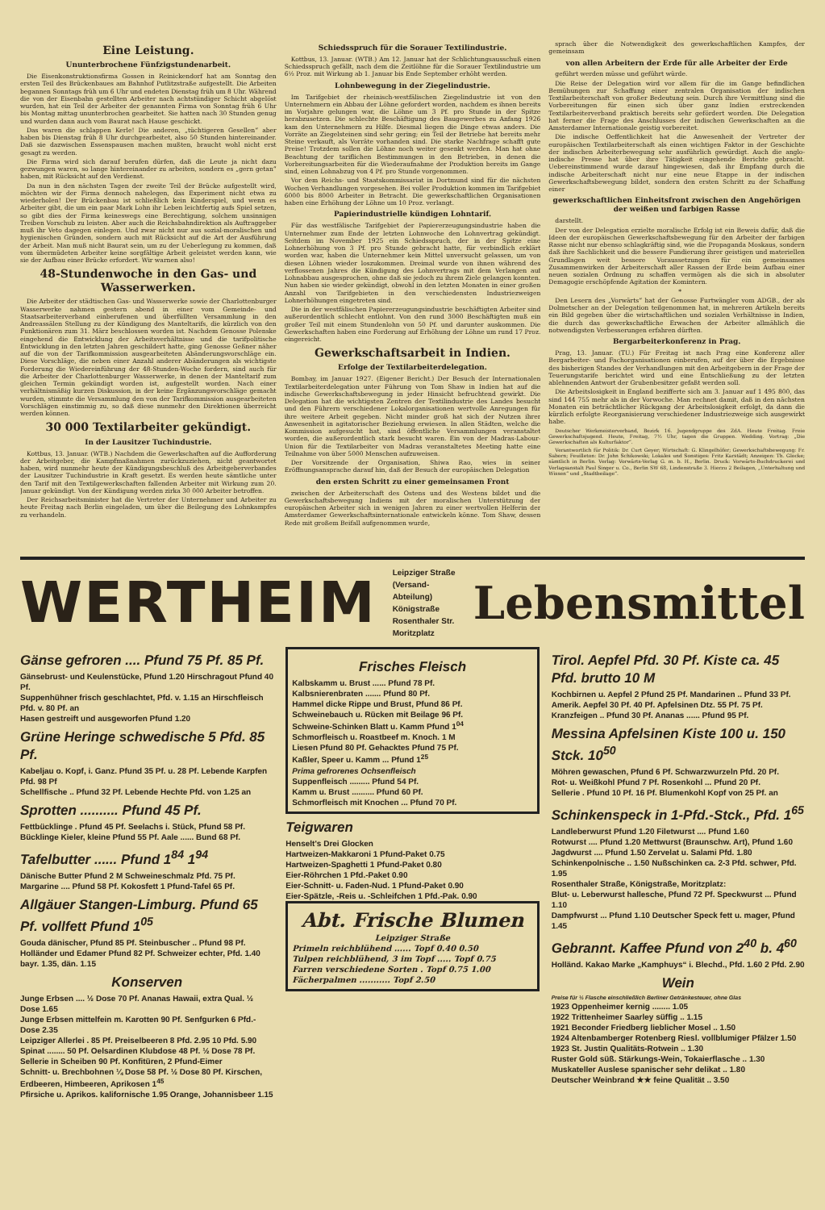Eine Leistung.
Ununterbrochene Fünfzigstundenarbeit.
Die Eisenkonstruktionsfirma Gossen in Reinickendorf hat am Sonntag den ersten Teil des Brückenbaues am Bahnhof Putlitzstraße aufgestellt. Die Arbeiten begannen Sonntags früh um 6 Uhr und endeten Dienstag früh um 8 Uhr. Während die von der Eisenbahn gestellten Arbeiter nach achtstündiger Schicht abgelöst wurden, hat ein Teil der Arbeiter der genannten Firma von Sonntag früh 6 Uhr bis Montag mittag ununterbrochen gearbeitet. Sie hatten nach 30 Stunden genug und wurden dann auch vom Baurat nach Hause geschickt.
Das waren die schlappen Kerle! Die anderen, „tüchtigeren Gesellen“ aber haben bis Dienstag früh 8 Uhr durchgearbeitet, also 50 Stunden hintereinander. Daß sie dazwischen Essenspausen machen mußten, braucht wohl nicht erst gesagt zu werden.
Die Firma wird sich darauf berufen dürfen, daß die Leute ja nicht dazu gezwungen waren, so lange hintereinander zu arbeiten, sondern es „gern getan“ haben, mit Rücksicht auf den Verdienst.
Da nun in den nächsten Tagen der zweite Teil der Brücke aufgestellt wird, möchten wir der Firma dennoch nahelegen, das Experiment nicht etwa zu wiederholen! Der Brückenbau ist schließlich kein Kinderspiel, und wenn es Arbeiter gibt, die um ein paar Mark Lohn ihr Leben leichtfertig aufs Spiel setzen, so gibt dies der Firma keineswegs eine Berechtigung, solchem unsinnigen Treiben Vorschub zu leisten. Aber auch die Reichsbahndirektion als Auftraggeber muß ihr Veto dagegen einlegen. Und zwar nicht nur aus sozial-moralischen und hygienischen Gründen, sondern auch mit Rücksicht auf die Art der Ausführung der Arbeit. Man muß nicht Baurat sein, um zu der Ueberlegung zu kommen, daß vom übermüdeten Arbeiter keine sorgfältige Arbeit geleistet werden kann, wie sie der Aufbau einer Brücke erfordert. Wir warnen also!
48-Stundenwoche in den Gas- und Wasserwerken.
Die Arbeiter der städtischen Gas- und Wasserwerke sowie der Charlottenburger Wasserwerke nahmen gestern abend in einer vom Gemeinde- und Staatsarbeiterverband einberufenen und überfüllten Versammlung in den Andreassälen Stellung zu der Kündigung des Manteltarifs, die kürzlich von den Funktionären zum 31. März beschlossen worden ist. Nachdem Genosse Polenske eingehend die Entwicklung der Arbeitsverhältnisse und die tarifpolitische Entwicklung in den letzten Jahren geschildert hatte, ging Genosse Geßner näher auf die von der Tarifkommission ausgearbeiteten Abänderungsvorschläge ein. Diese Vorschläge, die neben einer Anzahl anderer Abänderungen als wichtigste Forderung die Wiedereinführung der 48-Stunden-Woche fordern, sind auch für die Arbeiter der Charlottenburger Wasserwerke, in denen der Manteltarif zum gleichen Termin gekündigt worden ist, aufgestellt worden. Nach einer verhältnismäßig kurzen Diskussion, in der keine Ergänzungsvorschläge gemacht wurden, stimmte die Versammlung den von der Tarifkommission ausgearbeiteten Vorschlägen einstimmig zu, so daß diese nunmehr den Direktionen überreicht werden können.
30 000 Textilarbeiter gekündigt.
In der Lausitzer Tuchindustrie.
Kottbus, 13. Januar. (WTB.) Nachdem die Gewerkschaften auf die Aufforderung der Arbeitgeber, die Kampfmaßnahmen zurückzuziehen, nicht geantwortet haben, wird nunmehr heute der Kündigungsbeschluß des Arbeitgeberverbandes der Lausitzer Tuchindustrie in Kraft gesetzt. Es werden heute sämtliche unter den Tarif mit den Textilgewerkschaften fallenden Arbeiter mit Wirkung zum 20. Januar gekündigt. Von der Kündigung werden zirka 30 000 Arbeiter betroffen.
Der Reichsarbeitsminister hat die Vertreter der Unternehmer und Arbeiter zu heute Freitag nach Berlin eingeladen, um über die Beilegung des Lohnkampfes zu verhandeln.
Schiedsspruch für die Sorauer Textilindustrie.
Kottbus, 13. Januar. (WTB.) Am 12. Januar hat der Schlichtungsausschuß einen Schiedsspruch gefällt, nach dem die Zeitlöhne für die Sorauer Textilindustrie um 6½ Proz. mit Wirkung ab 1. Januar bis Ende September erhöht werden.
Lohnbewegung in der Ziegelindustrie.
Im Tarifgebiet der rheinisch-westfälischen Ziegelindustrie ist von den Unternehmern ein Abbau der Löhne gefordert worden, nachdem es ihnen bereits im Vorjahre gelungen war, die Löhne um 3 Pf. pro Stunde in der Spitze herabzusetzen. Die schlechte Beschäftigung des Baugewerbes zu Anfang 1926 kam den Unternehmern zu Hilfe. Diesmal liegen die Dinge etwas anders. Die Vorräte an Ziegelsteinen sind sehr gering; ein Teil der Betriebe hat bereits mehr Steine verkauft, als Vorräte vorhanden sind. Die starke Nachfrage schafft gute Preise! Trotzdem sollen die Löhne noch weiter gesenkt werden. Man hat ohne Beachtung der tariflichen Bestimmungen in den Betrieben, in denen die Vorbereitungsarbeiten für die Wiederaufnahme der Produktion bereits im Gange sind, einen Lohnabzug von 4 Pf. pro Stunde vorgenommen.
Vor dem Reichs- und Staatskommissariat in Dortmund sind für die nächsten Wochen Verhandlungen vorgesehen. Bei voller Produktion kommen im Tarifgebiet 6000 bis 8000 Arbeiter in Betracht. Die gewerkschaftlichen Organisationen haben eine Erhöhung der Löhne um 10 Proz. verlangt.
Papierindustrielle kündigen Lohntarif.
Für das westfälische Tarifgebiet der Papiererzeugungsindustrie haben die Unternehmer zum Ende der letzten Lohnwoche den Lohnvertrag gekündigt. Seitdem im November 1925 ein Schiedsspruch, der in der Spitze eine Lohnerhöhung von 3 Pf. pro Stunde gebracht hatte, für verbindlich erklärt worden war, haben die Unternehmer kein Mittel unversucht gelassen, um von diesen Löhnen wieder loszukommen. Dreimal wurde von ihnen während des verflossenen Jahres die Kündigung des Lohnvertrags mit dem Verlangen auf Lohnabbau ausgesprochen, ohne daß sie jedoch zu ihrem Ziele gelangen konnten. Nun haben sie wieder gekündigt, obwohl in den letzten Monaten in einer großen Anzahl von Tarifgebieten in den verschiedensten Industriezweigen Lohnerhöhungen eingetreten sind.
Die in der westfälischen Papiererzeugungsindustrie beschäftigten Arbeiter sind außerordentlich schlecht entlohnt. Von den rund 3000 Beschäftigten muß ein großer Teil mit einem Stundenlohn von 50 Pf. und darunter auskommen. Die Gewerkschaften haben eine Forderung auf Erhöhung der Löhne um rund 17 Proz. eingereicht.
Gewerkschaftsarbeit in Indien.
Erfolge der Textilarbeiterdelegation.
Bombay, im Januar 1927. (Eigener Bericht.) Der Besuch der Internationalen Textilarbeiterdelegation unter Führung von Tom Shaw in Indien hat auf die indische Gewerkschaftsbewegung in jeder Hinsicht befruchtend gewirkt. Die Delegation hat die wichtigsten Zentren der Textilindustrie des Landes besucht und den Führern verschiedener Lokalorganisationen wertvolle Anregungen für ihre weitere Arbeit gegeben. Nicht minder groß hat sich der Nutzen ihrer Anwesenheit in agitatorischer Beziehung erwiesen. In allen Städten, welche die Kommission aufgesucht hat, sind öffentliche Versammlungen veranstaltet worden, die außerordentlich stark besucht waren. Ein von der Madras-Labour-Union für die Textilarbeiter von Madras veranstaltetes Meeting hatte eine Teilnahme von über 5000 Menschen aufzuweisen.
Der Vorsitzende der Organisation, Shiwa Rao, wies in seiner Eröffnungsansprache darauf hin, daß der Besuch der europäischen Delegation
den ersten Schritt zu einer gemeinsamen Front
zwischen der Arbeiterschaft des Ostens und des Westens bildet und die Gewerkschaftsbewegung Indiens mit der moralischen Unterstützung der europäischen Arbeiter sich in wenigen Jahren zu einer wertvollen Helferin der Amsterdamer Gewerkschaftsinternationale entwickeln könne. Tom Shaw, dessen Rede mit großem Beifall aufgenommen wurde,
sprach über die Notwendigkeit des gewerkschaftlichen Kampfes, der gemeinsam
von allen Arbeitern der Erde für alle Arbeiter der Erde
geführt werden müsse und geführt würde.
Die Reise der Delegation wird vor allem für die im Gange befindlichen Bemühungen zur Schaffung einer zentralen Organisation der indischen Textilarbeiterschaft von großer Bedeutung sein. Durch ihre Vermittlung sind die Vorbereitungen für einen sich über ganz Indien erstreckenden Textilarbeiterverband praktisch bereits sehr gefördert worden. Die Delegation hat ferner die Frage des Anschlusses der indischen Gewerkschaften an die Amsterdamer Internationale geistig vorbereitet.
Die indische Oeffentlichkeit hat die Anwesenheit der Vertreter der europäischen Textilarbeiterschaft als einen wichtigen Faktor in der Geschichte der indischen Arbeiterbewegung sehr ausführlich gewürdigt. Auch die anglo-indische Presse hat über ihre Tätigkeit eingehende Berichte gebracht. Uebereinstimmend wurde darauf hingewiesen, daß ihr Empfang durch die indische Arbeiterschaft nicht nur eine neue Etappe in der indischen Gewerkschaftsbewegung bildet, sondern den ersten Schritt zu der Schaffung einer
gewerkschaftlichen Einheitsfront zwischen den Angehörigen der weißen und farbigen Rasse
darstellt.
Der von der Delegation erzielte moralische Erfolg ist ein Beweis dafür, daß die Ideen der europäischen Gewerkschaftsbewegung für den Arbeiter der farbigen Rasse nicht nur ebenso schlagkräftig sind, wie die Propaganda Moskaus, sondern daß ihre Sachlichkeit und die bessere Fundierung ihrer geistigen und materiellen Grundlagen weit bessere Voraussetzungen für ein gemeinsames Zusammenwirken der Arbeiterschaft aller Rassen der Erde beim Aufbau einer neuen sozialen Ordnung zu schaffen vermögen als die sich in absoluter Demagogie erschöpfende Agitation der Komintern.
*
Den Lesern des „Vorwärts“ hat der Genosse Furtwängler vom ADGB., der als Dolmetscher an der Delegation teilgenommen hat, in mehreren Artikeln bereits ein Bild gegeben über die wirtschaftlichen und sozialen Verhältnisse in Indien, die durch das gewerkschaftliche Erwachen der Arbeiter allmählich die notwendigsten Verbesserungen erfahren dürften.
Bergarbeiterkonferenz in Prag.
Prag, 13. Januar. (TU.) Für Freitag ist nach Prag eine Konferenz aller Bergarbeiter- und Fachorganisationen einberufen, auf der über die Ergebnisse des bisherigen Standes der Verhandlungen mit den Arbeitgebern in der Frage der Teuerungstarife berichtet wird und eine Entschließung zu der letzten ablehnenden Antwort der Grubenbesitzer gefaßt werden soll.
Die Arbeitslosigkeit in England bezifferte sich am 3. Januar auf 1 495 800, das sind 144 755 mehr als in der Vorwoche. Man rechnet damit, daß in den nächsten Monaten ein beträchtlicher Rückgang der Arbeitslosigkeit erfolgt, da dann die kürzlich erfolgte Reorganisierung verschiedener Industriezweige sich ausgewirkt habe.
Deutscher Werkmeisterverband, Bezirk 16. Jugendgruppe des ZdA. Heute Freitag. Freie Gewerkschaftsjugend. Heute, Freitag, 7½ Uhr, tagen die Gruppen. Wedding. Vortrag: „Die Gewerkschaften als Kulturfaktor“.
Verantwortlich für Politik: Dr. Curt Geyer; Wirtschaft: G. Klingelhöfer; Gewerkschaftsbewegung: Fr. Saborn; Feuilleton: Dr. John Schikowski; Lokales und Sonstiges: Fritz Karstädt; Anzeigen: Th. Glocke; sämtlich in Berlin. Verlag: Vorwärts-Verlag G. m. b. H., Berlin. Druck: Vorwärts-Buchdruckerei und Verlagsanstalt Paul Singer u. Co., Berlin SW 68, Lindenstraße 3. Hierzu 2 Beilagen, „Unterhaltung und Wissen“ und „Stadtbeilage“.
WERTHEIM
Leipziger Straße
(Versand-Abteilung)
Königstraße
Rosenthaler Str.
Moritzplatz
Lebensmittel
Gänse gefroren .... Pfund 75 Pf. 85 Pf.
Gänsebrust- und Keulenstücke, Pfund 1.20 Hirschragout Pfund 40 Pf.
Suppenhühner frisch geschlachtet, Pfd. v. 1.15 an Hirschfleisch Pfd. v. 80 Pf. an
Hasen gestreift und ausgeworfen Pfund 1.20
Grüne Heringe schwedische 5 Pfd. 85 Pf.
Kabeljau o. Kopf, i. Ganz. Pfund 35 Pf. u. 28 Pf. Lebende Karpfen Pfd. 98 Pf
Schellfische .. Pfund 32 Pf. Lebende Hechte Pfd. von 1.25 an
Sprotten .......... Pfund 45 Pf.
Fettbücklinge . Pfund 45 Pf. Seelachs i. Stück, Pfund 58 Pf.
Bücklinge Kieler, kleine Pfund 55 Pf. Aale ...... Bund 68 Pf.
Tafelbutter ...... Pfund 1<sup>84</sup> 1<sup>94</sup>
Dänische Butter Pfund 2 M Schweineschmalz Pfd. 75 Pf.
Margarine .... Pfund 58 Pf. Kokosfett 1 Pfund-Tafel 65 Pf.
Allgäuer Stangen-Limburg. Pfund 65 Pf. vollfett Pfund 1<sup>05</sup>
Gouda dänischer, Pfund 85 Pf. Steinbuscher .. Pfund 98 Pf.
Holländer und Edamer Pfund 82 Pf. Schweizer echter, Pfd. 1.40 bayr. 1.35, dän. 1.15
Konserven
Junge Erbsen .... ½ Dose 70 Pf. Ananas Hawaii, extra Qual. ½ Dose 1.65
Junge Erbsen mittelfein m. Karotten 90 Pf. Senfgurken 6 Pfd.-Dose 2.35
Leipziger Allerlei . 85 Pf. Preiselbeeren 8 Pfd. 2.95 10 Pfd. 5.90
Spinat ........ 50 Pf. Oelsardinen Klubdose 48 Pf. ½ Dose 78 Pf.
Sellerie in Scheiben 90 Pf. Konfitüren, 2 Pfund-Eimer
Schnitt- u. Brechbohnen ¼ Dose 58 Pf. ½ Dose 80 Pf. Kirschen, Erdbeeren, Himbeeren, Aprikosen 1<sup>45</sup>
Pfirsiche u. Aprikos. kalifornische 1.95 Orange, Johannisbeer 1.15
Frisches Fleisch
Kalbskamm u. Brust ...... Pfund 78 Pf.
Kalbsnierenbraten ....... Pfund 80 Pf.
Hammel dicke Rippe und Brust, Pfund 86 Pf.
Schweinebauch u. Rücken mit Beilage 96 Pf.
Schweine-Schinken Blatt u. Kamm Pfund 1<sup>04</sup>
Schmorfleisch u. Roastbeef m. Knoch. 1 M
Liesen Pfund 80 Pf. Gehacktes Pfund 75 Pf.
Kaßler, Speer u. Kamm ... Pfund 1<sup>25</sup>
Prima gefrorenes Ochsenfleisch
Suppenfleisch ......... Pfund 54 Pf.
Kamm u. Brust .......... Pfund 60 Pf.
Schmorfleisch mit Knochen ... Pfund 70 Pf.
Teigwaren
Henselt's Drei Glocken
Hartweizen-Makkaroni 1 Pfund-Paket 0.75
Hartweizen-Spaghetti 1 Pfund-Paket 0.80
Eier-Röhrchen 1 Pfd.-Paket 0.90
Eier-Schnitt- u. Faden-Nud. 1 Pfund-Paket 0.90
Eier-Spätzle, -Reis u. -Schleifchen 1 Pfd.-Pak. 0.90
Abt. Frische Blumen
Leipziger Straße
Primeln reichblühend ...... Topf 0.40 0.50
Tulpen reichblühend, 3 im Topf ..... Topf 0.75
Farren verschiedene Sorten . Topf 0.75 1.00
Fächerpalmen ........... Topf 2.50
Tirol. Aepfel Pfd. 30 Pf. Kiste ca. 45 Pfd. brutto 10 M
Kochbirnen u. Aepfel 2 Pfund 25 Pf. Mandarinen .. Pfund 33 Pf.
Amerik. Aepfel 30 Pf. 40 Pf. Apfelsinen Dtz. 55 Pf. 75 Pf.
Kranzfeigen .. Pfund 30 Pf. Ananas ...... Pfund 95 Pf.
Messina Apfelsinen Kiste 100 u. 150 Stck. 10<sup>50</sup>
Möhren gewaschen, Pfund 6 Pf. Schwarzwurzeln Pfd. 20 Pf.
Rot- u. Weißkohl Pfund 7 Pf. Rosenkohl ... Pfund 20 Pf.
Sellerie . Pfund 10 Pf. 16 Pf. Blumenkohl Kopf von 25 Pf. an
Schinkenspeck in 1-Pfd.-Stck., Pfd. 1<sup>65</sup>
Landleberwurst Pfund 1.20 Filetwurst .... Pfund 1.60
Rotwurst .... Pfund 1.20 Mettwurst (Braunschw. Art), Pfund 1.60
Jagdwurst .... Pfund 1.50 Zervelat u. Salami Pfd. 1.80
Schinkenpolnische .. 1.50 Nußschinken ca. 2-3 Pfd. schwer, Pfd. 1.95
Rosenthaler Straße, Königstraße, Moritzplatz:
Blut- u. Leberwurst hallesche, Pfund 72 Pf. Speckwurst ... Pfund 1.10
Dampfwurst ... Pfund 1.10 Deutscher Speck fett u. mager, Pfund 1.45
Gebrannt. Kaffee Pfund von 2<sup>40</sup> b. 4<sup>60</sup>
Holländ. Kakao Marke „Kamphuys“ i. Blechd., Pfd. 1.60 2 Pfd. 2.90
Wein
Preise für ½ Flasche einschließlich Berliner Getränkesteuer, ohne Glas
1923 Oppenheimer kernig ........ 1.05
1922 Trittenheimer Saarley süffig .. 1.15
1921 Beconder Friedberg lieblicher Mosel .. 1.50
1924 Altenbamberger Rotenberg Riesl. vollblumiger Pfälzer 1.50
1923 St. Justin Qualitäts-Rotwein .. 1.30
Ruster Gold süß. Stärkungs-Wein, Tokaierflasche .. 1.30
Muskateller Auslese spanischer sehr delikat .. 1.80
Deutscher Weinbrand ★★ feine Qualität .. 3.50